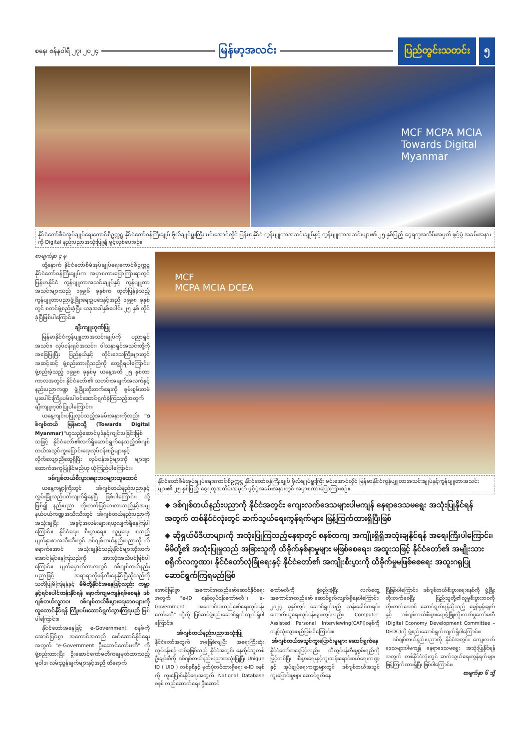စနေ၊ ဇန်နဝါရီ ၂၇၊ ၂၀၂၄ မြန်မာ့အလင်း ပြည်တွင်းသတင်း ၅
MCF MCPA MCIA
Towards Digital Myanmar
နိုင်ငံတော်စီမံအုပ်ချုပ်ရေးကောင်စီဥက္ကဋ္ဌ နိုင်ငံတော်ဝန်ကြီးချုပ် ဗိုလ်ချုပ်မှူးကြီး မင်းအောင်လှိုင် မြန်မာနိုင်ငံ ကွန်ပျူတာအသင်းချုပ်နှင့် ကွန်ပျူတာအသင်းများ၏ ၂၅ နှစ်ပြည့် ငွေရတုအထိမ်းအမှတ် ဖွင့်ပွဲ အခမ်းအနားကို Digital နည်းပညာအသုံးပြု၍ ဖွင့်လှစ်ပေးစဉ်။
စာမျက်နှာ ၄ မှ
ထို့နောက် နိုင်ငံတော်စီမံအုပ်ချုပ်ရေးကောင်စီဥက္ကဋ္ဌ နိုင်ငံတော်ဝန်ကြီးချုပ်က အမှာစကားပြောကြားရာတွင် မြန်မာနိုင်ငံ ကွန်ပျူတာအသင်းချုပ်နှင့် ကွန်ပျူတာအသင်းများသည် ၁၉၉၆ ခုနှစ်က ထုတ်ပြန်ခဲ့သည့် ကွန်ပျူတာပညာဖွံ့ဖြိုးရေးဥပဒေနှင့်အညီ ၁၉၉၈ ခုနှစ်တွင် စတင်ဖွဲ့စည်းခဲ့ပြီး ယခုအခါနှစ်ပေါင်း ၂၅ နှစ် တိုင်ခဲ့ပြီဖြစ်ပါကြောင်း။
ချီးကျူးဂုဏ်ပြု
မြန်မာနိုင်ငံကွန်ပျူတာအသင်းချုပ်ကို ပညာရှင်အသင်း၊ လုပ်ငန်းရှင်အသင်း၊ ဝါသနာရှင်အသင်းတို့ကို အခြေပြုပြီး ပြည်နယ်နှင့် တိုင်းဒေသကြီးများတွင် အဆင့်ဆင့် ဖွဲ့စည်းထားရှိသည်ကို တွေ့ရှိရပါကြောင်း၊ ဖွဲ့စည်းခဲ့သည့် ၁၉၉၈ ခုနှစ်မှ ယနေ့အထိ ၂၅ နှစ်တာကာလအတွင်း နိုင်ငံတော်၏ သတင်းအချက်အလက်နှင့် နည်းပညာကဏ္ဍ ဖွံ့ဖြိုးတိုးတက်ရေးကို စွမ်းစွမ်းတမံ ပူးပေါင်းကြိုးပမ်းပါဝင်ဆောင်ရွက်ခဲ့ကြသည့်အတွက် ချီးကျူးဂုဏ်ပြုပါကြောင်း။
ယနေ့ကျင်းပပြုလုပ်သည့်အခမ်းအနားကိုလည်း "ဒစ်ဂျစ်တယ် မြန်မာသို့ (Towards Digital Myanmar)"ဟူသည့်ဆောင်ပုဒ်နှင့်ကျင်းပခြင်းဖြစ်သဖြင့် နိုင်ငံတော်၏လက်ရှိဆောင်ရွက်နေသည့်ဒစ်ဂျစ်တယ်အသွင်ကူးပြောင်းရေးလုပ်ငန်းစဉ်များနှင့် လိုက်လျောညီထွေရှိပြီး လုပ်ငန်းစဉ်များကို များစွာထောက်အကူပြုနိုင်မည်ဟု ယုံကြည်ပါကြောင်း။
ဒစ်ဂျစ်တယ်စီးပွားရေးဘဝများထူထောင်
ယနေ့ကမ္ဘာကြီးတွင် ဒစ်ဂျစ်တယ်နည်းပညာနှင့် လွှမ်းခြုံလည်ပတ်လျက်ရှိနေပြီ ဖြစ်ပါကြောင်း၊ သို့ဖြစ်၍ နည်းပညာ တိုးတက်မြင့်မားလာသည်နှင့်အမျှ နယ်ပယ်ကဏ္ဍအသီးသီးတွင် ဒစ်ဂျစ်တယ်နည်းပညာကို အသုံးချပြီး အခွင့်အလမ်းများရယူလျက်ရှိနေကြပါကြောင်း၊ နိုင်ငံရေး၊ စီးပွားရေး၊ လူမှုရေး စသည့် မျက်နှာစာအသီးသီးတွင် ဒစ်ဂျစ်တယ်နည်းပညာကို ထိရောက်အောင် အသုံးချနိုင်သည့်နိုင်ငံများတိုးတက်အောင်မြင်နေကြသည်ကို အားလုံးအသိပင်ဖြစ်ပါကြောင်း၊ မျက်မှောက်ကာလတွင် ဒစ်ဂျစ်တယ်နည်းပညာဖြင့် အရာရာကိုဖန်တီးနေနိုင်ပြီဆိုသည်ကို သတိပြုမိကြရန်နှင့် မိမိတို့နိုင်ငံအနေဖြင့်လည်း ကမ္ဘာနှင့်ရင်ပေါင်တန်းနိုင်ရန် နောက်ကျမကျန်ရစ်စေရန် ဒစ်ဂျစ်တယ်လူ့ဘဝ၊ ဒစ်ဂျစ်တယ်စီးပွားရေးဘဝများကို ထူထောင်နိုင်ရန် ကြိုးပမ်းဆောင်ရွက်သွားကြရမည် ဖြစ်ပါကြောင်း။
နိုင်ငံတော်အနေဖြင့် e-Government စနစ်ကို အောင်မြင်စွာ အကောင်အထည် ဖော်ဆောင်နိုင်ရေးအတွက် "e-Government ဦးဆောင်ကော်မတီ" ကို ဖွဲ့စည်းထားပြီး ဦးဆောင်ကော်မတီကချမှတ်ထားသည့် မူဝါဒ၊ လမ်းညွှန်ချက်များနှင့်အညီ ထိရောက်
MCF
MCPA MCIA DCEA
နိုင်ငံတော်စီမံအုပ်ချုပ်ရေးကောင်စီဥက္ကဋ္ဌ နိုင်ငံတော်ဝန်ကြီးချုပ် ဗိုလ်ချုပ်မှူးကြီး မင်းအောင်လှိုင် မြန်မာနိုင်ငံကွန်ပျူတာအသင်းချုပ်နှင့်ကွန်ပျူတာအသင်းများ၏ ၂၅ နှစ်ပြည့် ငွေရတုအထိမ်းအမှတ် ဖွင့်ပွဲအခမ်းအနားတွင် အမှာစကားပြောကြားစဉ်။
◆ ဒစ်ဂျစ်တယ်နည်းပညာကို နိုင်ငံအတွင်း ကျေးလက်ဒေသများပါမကျန် နေရာဒေသမရွေး အသုံးပြုနိုင်ရန်အတွက် တစ်နိုင်ငံလုံးတွင် ဆက်သွယ်ရေးကွန်ရက်များ ဖြန့်ကြက်ထားရှိပြီးဖြစ်
◆ ဆိုရှယ်မီဒီယာများကို အသုံးပြုကြသည့်နေရာတွင် စနစ်တကျ အကျိုးရှိရှိအသုံးချနိုင်ရန် အရေးကြီးပါကြောင်း၊ မိမိတို့၏ အသုံးပြုမှုသည် အခြားသူကို ထိခိုက်နစ်နာမှုများ မဖြစ်စေရေး၊ အထူးသဖြင့် နိုင်ငံတော်၏ အမျိုးသားစရိုက်လက္ခဏာ၊ နိုင်ငံတော်လုံခြုံရေးနှင့် နိုင်ငံတော်၏ အကျိုးစီးပွားကို ထိခိုက်မှုမဖြစ်စေရေး အထူးဂရုပြုဆောင်ရွက်ကြရမည်ဖြစ်
အောင်မြင်စွာ အကောင်အထည်ဖော်ဆောင်နိုင်ရေးအတွက် "e-ID စနစ်လုပ်ငန်းကော်မတီ"၊ "e- Government အကောင်အထည်ဖော်ရေးလုပ်ငန်းကော်မတီ" တို့ကို ပြင်ဆင်ဖွဲ့စည်းဆောင်ရွက်လျက်ရှိပါကြောင်း။
ဒစ်ဂျစ်တယ်နည်းပညာအသုံးပြု
နိုင်ငံတော်အတွက် အခြေခံကျပြီး အရေးကြီးဆုံးလုပ်ငန်းစဉ် တစ်ခုဖြစ်သည့် နိုင်ငံအတွင်း နေထိုင်သူတစ်ဦးချင်းစီကို ဒစ်ဂျစ်တယ်နည်းပညာအသုံးပြုပြီး Unique ID ( UID ) တစ်ခုစီနှင့် မှတ်ပုံတင်ထားရှိရေး e-ID စနစ်ကို ကူးပြောင်းနိုင်ရေးအတွက် National Database စနစ် တည်ဆောက်ရေး ဦးဆောင်
ကော်မတီကို ဖွဲ့စည်းခဲ့ပြီး လက်တွေ့အကောင်အထည်ဖော် ဆောင်ရွက်လျက်ရှိနေပါကြောင်း၊ ၂၀၂၄ ခုနှစ်တွင် ဆောင်ရွက်မည့် သန်းခေါင်စာရင်းကောက်ယူရေးလုပ်ငန်းများတွင်လည်း Computer-Assisted Personal Interviewing(CAPI)စနစ်ကို ကျင့်သုံးသွားမည်ဖြစ်ပါကြောင်း။
ဒစ်ဂျစ်တယ်အသွင်ကူးပြောင်းမှုများ ဆောင်ရွက်နေ
နိုင်ငံတော်အနေဖြင့်လည်း တီထွင်ဖန်တီးမှုစွမ်းရည်ကို မြှင့်တင်ပြီး စီးပွားရေးနှင့်ကူးသန်းရောင်းဝယ်ရေးကဏ္ဍနှင့် အုပ်ချုပ်ရေးကဏ္ဍများတွင် ဒစ်ဂျစ်တယ်အသွင်ကူးပြောင်းမှုများ ဆောင်ရွက်နေ
ပြီဖြစ်ပါကြောင်း၊ ဒစ်ဂျစ်တယ်စီးပွားရေးစနစ်ကို ဖွံ့ဖြိုးတိုးတက်စေပြီး ပြည်သူတို့၏လူမှုစီးပွားဘဝကို တိုးတက်အောင် ဆောင်ရွက်ရန်ဆိုသည့် မျှော်မှန်းချက်နှင့် ဒစ်ဂျစ်တယ်စီးပွားရေးဖွံ့ဖြိုးတိုးတက်မှုကော်မတီ (Digital Economy Development Committee – DEDC)ကို ဖွဲ့စည်းဆောင်ရွက်လျက်ရှိပါကြောင်း။
ဒစ်ဂျစ်တယ်နည်းပညာကို နိုင်ငံအတွင်း ကျေးလက်ဒေသများပါမကျန် နေရာဒေသမရွေး အသုံးပြုနိုင်ရန်အတွက် တစ်နိုင်ငံလုံးတွင် ဆက်သွယ်ရေးကွန်ရက်များ ဖြန့်ကြက်ထားရှိပြီး ဖြစ်ပါကြောင်း။
စာမျက်နှာ ၆ သို့